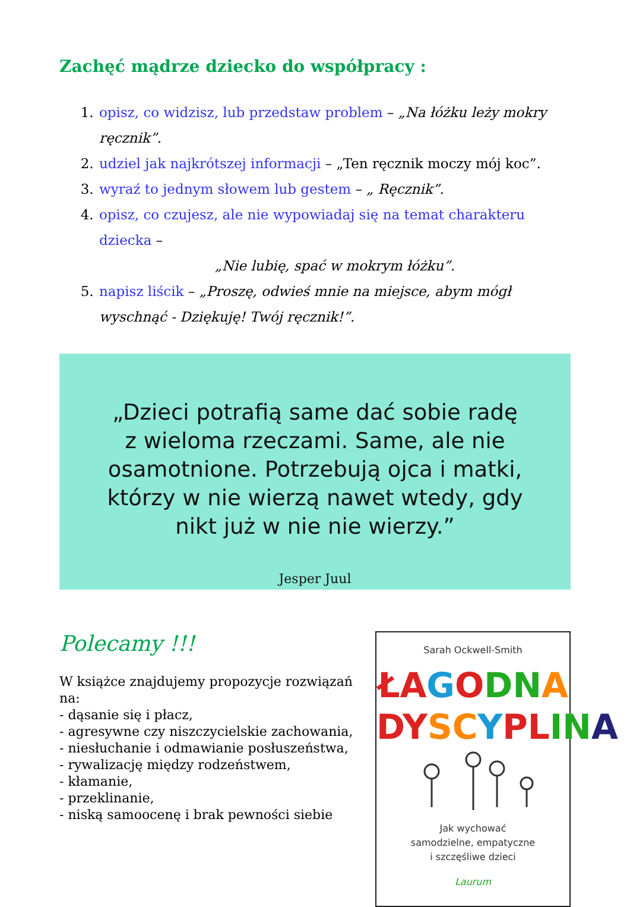Zachęć mądrze dziecko do współpracy :
1. opisz, co widzisz, lub przedstaw problem – „Na łóżku leży mokry ręcznik”.
2. udziel jak najkrótszej informacji – „Ten ręcznik moczy mój koc”.
3. wyraź to jednym słowem lub gestem – „ Ręcznik”.
4. opisz, co czujesz, ale nie wypowiadaj się na temat charakteru dziecka –
„Nie lubię, spać w mokrym łóżku”.
5. napisz liścik – „Proszę, odwieś mnie na miejsce, abym mógł wyschnąć - Dziękuję! Twój ręcznik!”.
„Dzieci potrafią same dać sobie radę z wieloma rzeczami. Same, ale nie osamotnione. Potrzebują ojca i matki, którzy w nie wierzą nawet wtedy, gdy nikt już w nie nie wierzy.”
Jesper Juul
Polecamy !!!
W książce znajdujemy propozycje rozwiązań na:
- dąsanie się i płacz,
- agresywne czy niszczycielskie zachowania,
- niesłuchanie i odmawianie posłuszeństwa,
- rywalizację między rodzeństwem,
- kłamanie,
- przeklinanie,
- niską samoocenę i brak pewności siebie
Sarah Ockwell-Smith
ŁA GODN A
DY SC YPL IN A
Jak wychować
samodzielne, empatyczne
i szczęśliwe dzieci
Laurum